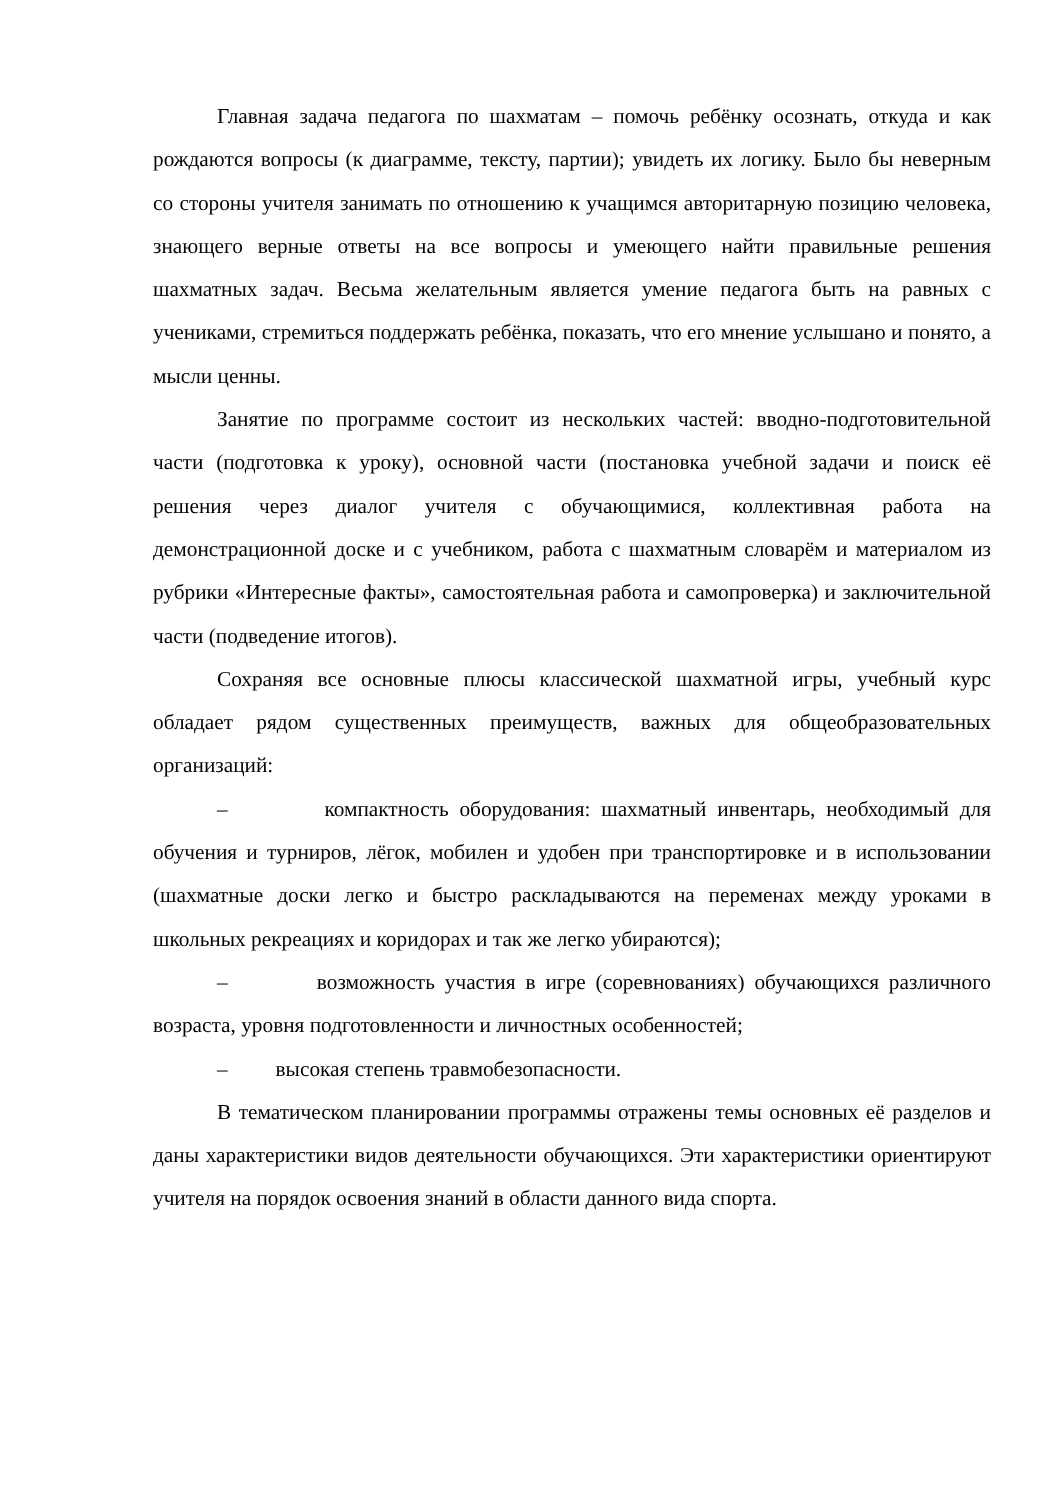Главная задача педагога по шахматам – помочь ребёнку осознать, откуда и как рождаются вопросы (к диаграмме, тексту, партии); увидеть их логику. Было бы неверным со стороны учителя занимать по отношению к учащимся авторитарную позицию человека, знающего верные ответы на все вопросы и умеющего найти правильные решения шахматных задач. Весьма желательным является умение педагога быть на равных с учениками, стремиться поддержать ребёнка, показать, что его мнение услышано и понято, а мысли ценны.
Занятие по программе состоит из нескольких частей: вводно-подготовительной части (подготовка к уроку), основной части (постановка учебной задачи и поиск её решения через диалог учителя с обучающимися, коллективная работа на демонстрационной доске и с учебником, работа с шахматным словарём и материалом из рубрики «Интересные факты», самостоятельная работа и самопроверка) и заключительной части (подведение итогов).
Сохраняя все основные плюсы классической шахматной игры, учебный курс обладает рядом существенных преимуществ, важных для общеобразовательных организаций:
– компактность оборудования: шахматный инвентарь, необходимый для обучения и турниров, лёгок, мобилен и удобен при транспортировке и в использовании (шахматные доски легко и быстро раскладываются на переменах между уроками в школьных рекреациях и коридорах и так же легко убираются);
– возможность участия в игре (соревнованиях) обучающихся различного возраста, уровня подготовленности и личностных особенностей;
– высокая степень травмобезопасности.
В тематическом планировании программы отражены темы основных её разделов и даны характеристики видов деятельности обучающихся. Эти характеристики ориентируют учителя на порядок освоения знаний в области данного вида спорта.